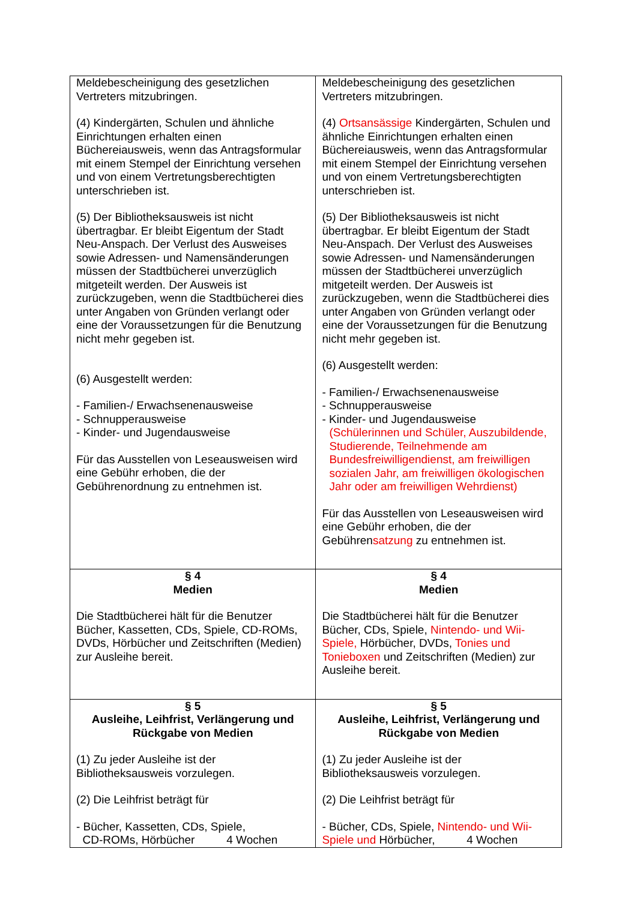| Meldebescheinigung des gesetzlichen Vertreters mitzubringen. (4) Kindergärten, Schulen und ähnliche Einrichtungen erhalten einen Büchereiausweis, wenn das Antragsformular mit einem Stempel der Einrichtung versehen und von einem Vertretungsberechtigten unterschrieben ist. (5) Der Bibliotheksausweis ist nicht übertragbar. Er bleibt Eigentum der Stadt Neu-Anspach. Der Verlust des Ausweises sowie Adressen- und Namensänderungen müssen der Stadtbücherei unverzüglich mitgeteilt werden. Der Ausweis ist zurückzugeben, wenn die Stadtbücherei dies unter Angaben von Gründen verlangt oder eine der Voraussetzungen für die Benutzung nicht mehr gegeben ist. (6) Ausgestellt werden: - Familien-/ Erwachsenenausweise - Schnupperausweise - Kinder- und Jugendausweise Für das Ausstellen von Leseausweisen wird eine Gebühr erhoben, die der Gebührenordnung zu entnehmen ist. | Meldebescheinigung des gesetzlichen Vertreters mitzubringen. (4) Ortsansässige Kindergärten, Schulen und ähnliche Einrichtungen erhalten einen Büchereiausweis, wenn das Antragsformular mit einem Stempel der Einrichtung versehen und von einem Vertretungsberechtigten unterschrieben ist. (5) Der Bibliotheksausweis ist nicht übertragbar. Er bleibt Eigentum der Stadt Neu-Anspach. Der Verlust des Ausweises sowie Adressen- und Namensänderungen müssen der Stadtbücherei unverzüglich mitgeteilt werden. Der Ausweis ist zurückzugeben, wenn die Stadtbücherei dies unter Angaben von Gründen verlangt oder eine der Voraussetzungen für die Benutzung nicht mehr gegeben ist. (6) Ausgestellt werden: - Familien-/ Erwachsenenausweise - Schnupperausweise - Kinder- und Jugendausweise (Schülerinnen und Schüler, Auszubildende, Studierende, Teilnehmende am Bundesfreiwilligendienst, am freiwilligen sozialen Jahr, am freiwilligen ökologischen Jahr oder am freiwilligen Wehrdienst) Für das Ausstellen von Leseausweisen wird eine Gebühr erhoben, die der Gebühren satzung zu entnehmen ist. |
| § 4 Medien Die Stadtbücherei hält für die Benutzer Bücher, Kassetten, CDs, Spiele, CD-ROMs, DVDs, Hörbücher und Zeitschriften (Medien) zur Ausleihe bereit. | § 4 Medien Die Stadtbücherei hält für die Benutzer Bücher, CDs, Spiele, Nintendo- und Wii-Spiele, Hörbücher, DVDs, Tonies und Tonieboxen und Zeitschriften (Medien) zur Ausleihe bereit. |
| § 5 Ausleihe, Leihfrist, Verlängerung und Rückgabe von Medien (1) Zu jeder Ausleihe ist der Bibliotheksausweis vorzulegen. (2) Die Leihfrist beträgt für - Bücher, Kassetten, CDs, Spiele, CD-ROMs, Hörbücher 4 Wochen | § 5 Ausleihe, Leihfrist, Verlängerung und Rückgabe von Medien (1) Zu jeder Ausleihe ist der Bibliotheksausweis vorzulegen. (2) Die Leihfrist beträgt für - Bücher, CDs, Spiele, Nintendo- und Wii-Spiele und Hörbücher, 4 Wochen |